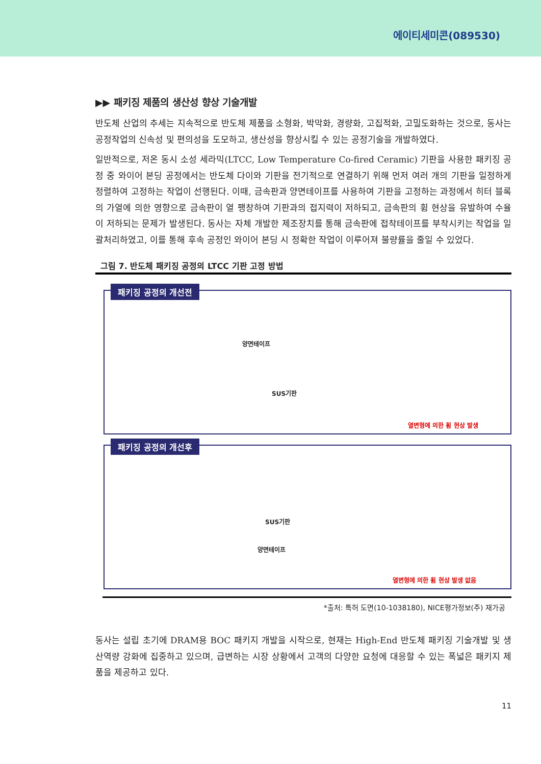에이티세미콘(089530)
▶▶ 패키징 제품의 생산성 향상 기술개발
반도체 산업의 추세는 지속적으로 반도체 제품을 소형화, 박막화, 경량화, 고집적화, 고밀도화하는 것으로, 동사는 공정작업의 신속성 및 편의성을 도모하고, 생산성을 향상시킬 수 있는 공정기술을 개발하였다.
일반적으로, 저온 동시 소성 세라믹(LTCC, Low Temperature Co-fired Ceramic) 기판을 사용한 패키징 공정 중 와이어 본딩 공정에서는 반도체 다이와 기판을 전기적으로 연결하기 위해 먼저 여러 개의 기판을 일정하게 정렬하여 고정하는 작업이 선행된다. 이때, 금속판과 양면테이프를 사용하여 기판을 고정하는 과정에서 히터 블록의 가열에 의한 영향으로 금속판이 열 팽창하여 기판과의 접지력이 저하되고, 금속판의 휨 현상을 유발하여 수율이 저하되는 문제가 발생된다. 동사는 자체 개발한 제조장치를 통해 금속판에 접착테이프를 부착시키는 작업을 일괄처리하였고, 이를 통해 후속 공정인 와이어 본딩 시 정확한 작업이 이루어져 불량률을 줄일 수 있었다.
그림 7. 반도체 패키징 공정의 LTCC 기판 고정 방법
패키징 공정의 개선전
양면테이프
SUS기판
열변형에 의한 휨 현상 발생
패키징 공정의 개선후
SUS기판
양면테이프
열변형에 의한 휨 현상 발생 없음
*출처: 특허 도면(10-1038180), NICE평가정보(주) 재가공
동사는 설립 초기에 DRAM용 BOC 패키지 개발을 시작으로, 현재는 High-End 반도체 패키징 기술개발 및 생산역량 강화에 집중하고 있으며, 급변하는 시장 상황에서 고객의 다양한 요청에 대응할 수 있는 폭넓은 패키지 제품을 제공하고 있다.
11